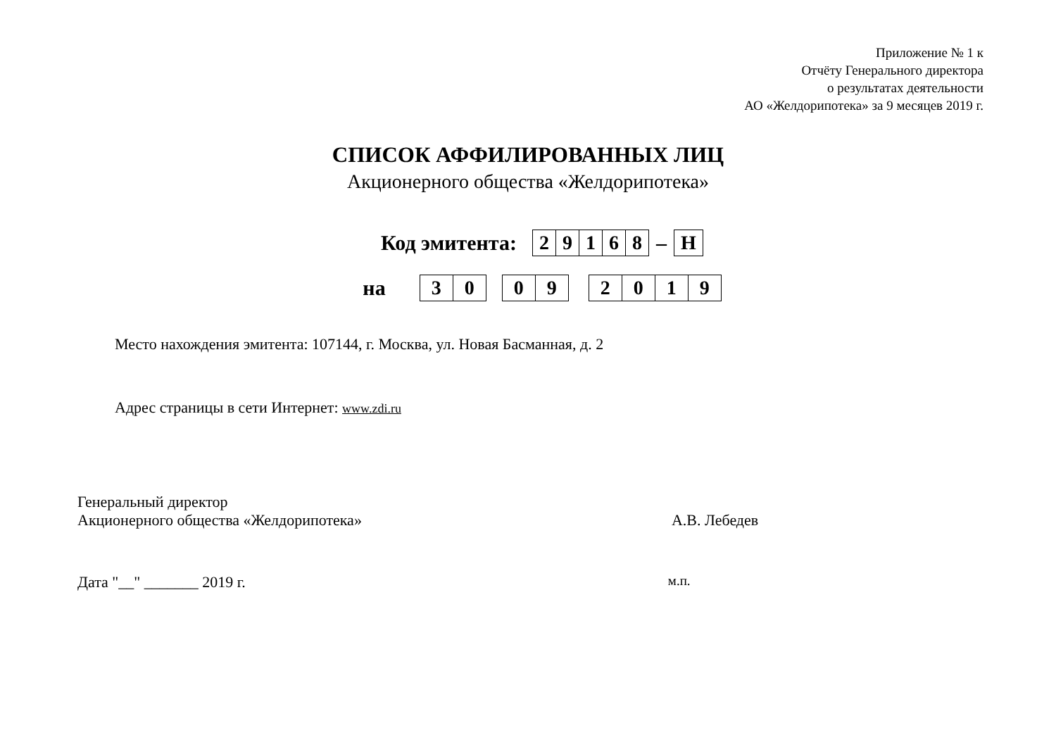Приложение № 1 к
Отчёту Генерального директора
о результатах деятельности
АО «Желдорипотека» за 9 месяцев 2019 г.
СПИСОК АФФИЛИРОВАННЫХ ЛИЦ
Акционерного общества «Желдорипотека»
Код эмитента:
| 2 | 9 | 1 | 6 | 8 |
–
| Н |
на
| 3 | 0 |
| 0 | 9 |
| 2 | 0 | 1 | 9 |
Место нахождения эмитента: 107144, г. Москва, ул. Новая Басманная, д. 2
Адрес страницы в сети Интернет: www.zdi.ru
Генеральный директор
Акционерного общества «Желдорипотека» А.В. Лебедев
Дата "__" _______ 2019 г. м.п.